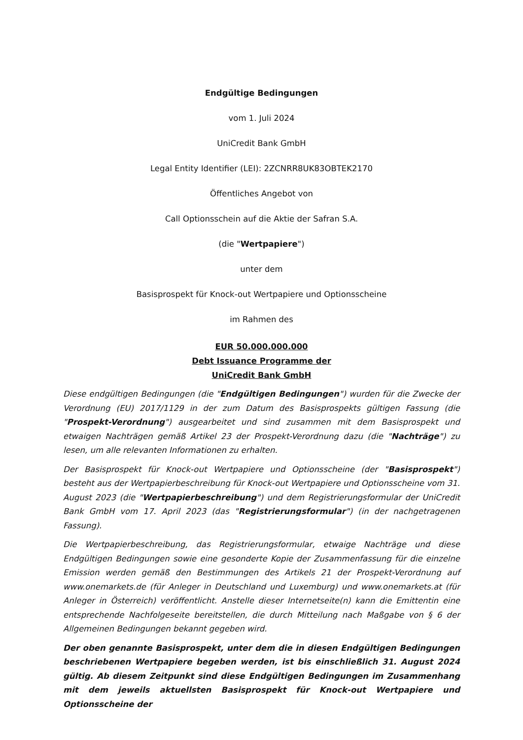Endgültige Bedingungen
vom 1. Juli 2024
UniCredit Bank GmbH
Legal Entity Identifier (LEI): 2ZCNRR8UK83OBTEK2170
Öffentliches Angebot von
Call Optionsschein auf die Aktie der Safran S.A.
(die "Wertpapiere")
unter dem
Basisprospekt für Knock-out Wertpapiere und Optionsscheine
im Rahmen des
EUR 50.000.000.000
Debt Issuance Programme der
UniCredit Bank GmbH
Diese endgültigen Bedingungen (die "Endgültigen Bedingungen") wurden für die Zwecke der Verordnung (EU) 2017/1129 in der zum Datum des Basisprospekts gültigen Fassung (die "Prospekt-Verordnung") ausgearbeitet und sind zusammen mit dem Basisprospekt und etwaigen Nachträgen gemäß Artikel 23 der Prospekt-Verordnung dazu (die "Nachträge") zu lesen, um alle relevanten Informationen zu erhalten.
Der Basisprospekt für Knock-out Wertpapiere und Optionsscheine (der "Basisprospekt") besteht aus der Wertpapierbeschreibung für Knock-out Wertpapiere und Optionsscheine vom 31. August 2023 (die "Wertpapierbeschreibung") und dem Registrierungsformular der UniCredit Bank GmbH vom 17. April 2023 (das "Registrierungsformular") (in der nachgetragenen Fassung).
Die Wertpapierbeschreibung, das Registrierungsformular, etwaige Nachträge und diese Endgültigen Bedingungen sowie eine gesonderte Kopie der Zusammenfassung für die einzelne Emission werden gemäß den Bestimmungen des Artikels 21 der Prospekt-Verordnung auf www.onemarkets.de (für Anleger in Deutschland und Luxemburg) und www.onemarkets.at (für Anleger in Österreich) veröffentlicht. Anstelle dieser Internetseite(n) kann die Emittentin eine entsprechende Nachfolgeseite bereitstellen, die durch Mitteilung nach Maßgabe von § 6 der Allgemeinen Bedingungen bekannt gegeben wird.
Der oben genannte Basisprospekt, unter dem die in diesen Endgültigen Bedingungen beschriebenen Wertpapiere begeben werden, ist bis einschließlich 31. August 2024 gültig. Ab diesem Zeitpunkt sind diese Endgültigen Bedingungen im Zusammenhang mit dem jeweils aktuellsten Basisprospekt für Knock-out Wertpapiere und Optionsscheine der